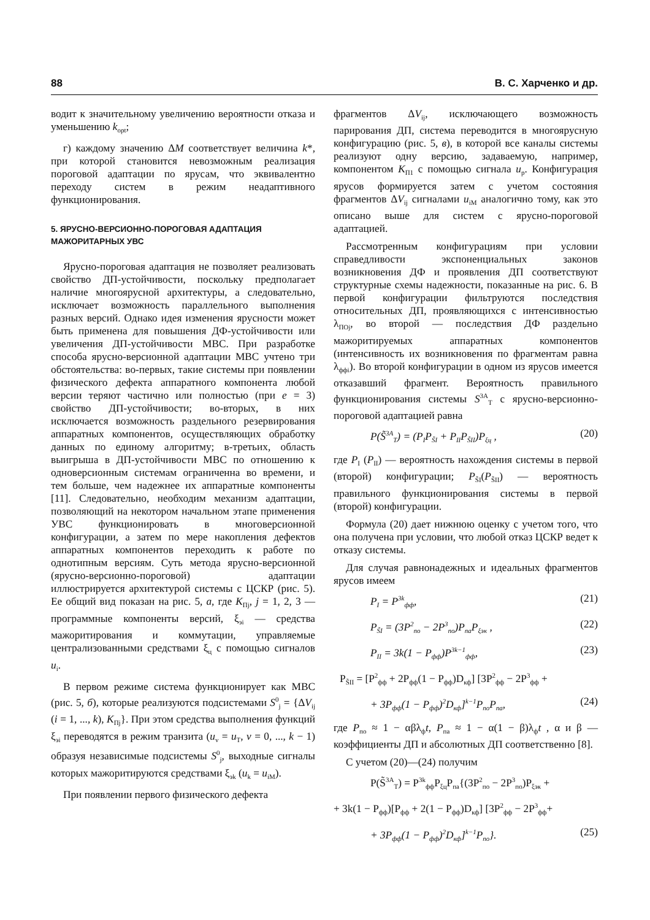88 В. С. Харченко и др.
водит к значительному увеличению вероятности отказа и уменьшению k<sub>opt</sub>;
г) каждому значению ΔM соответствует величина k*, при которой становится невозможным реализация пороговой адаптации по ярусам, что эквивалентно переходу систем в режим неадаптивного функционирования.
5. ЯРУСНО-ВЕРСИОННО-ПОРОГОВАЯ АДАПТАЦИЯ МАЖОРИТАРНЫХ УВС
Ярусно-пороговая адаптация не позволяет реализовать свойство ДП-устойчивости, поскольку предполагает наличие многоярусной архитектуры, а следовательно, исключает возможность параллельного выполнения разных версий. Однако идея изменения ярусности может быть применена для повышения ДФ-устойчивости или увеличения ДП-устойчивости МВС. При разработке способа ярусно-версионной адаптации МВС учтено три обстоятельства: во-первых, такие системы при появлении физического дефекта аппаратного компонента любой версии теряют частично или полностью (при e = 3) свойство ДП-устойчивости; во-вторых, в них исключается возможность раздельного резервирования аппаратных компонентов, осуществляющих обработку данных по единому алгоритму; в-третьих, область выигрыша в ДП-устойчивости МВС по отношению к одноверсионным системам ограниченна во времени, и тем больше, чем надежнее их аппаратные компоненты [11]. Следовательно, необходим механизм адаптации, позволяющий на некотором начальном этапе применения УВС функционировать в многоверсионной конфигурации, а затем по мере накопления дефектов аппаратных компонентов переходить к работе по однотипным версиям. Суть метода ярусно-версионной (ярусно-версионно-пороговой) адаптации иллюстрируется архитектурой системы с ЦСКР (рис. 5). Ее общий вид показан на рис. 5, а, где K<sub>Пj</sub>, j = 1, 2, 3 — программные компоненты версий, ξ<sub>эi</sub> — средства мажоритирования и коммутации, управляемые централизованными средствами ξ<sub>ц</sub> с помощью сигналов u<sub>i</sub>.
В первом режиме система функционирует как МВС (рис. 5, б), которые реализуются подсистемами S<sup>0</sup><sub>j</sub> = {ΔV<sub>ij</sub> (i = 1, ..., k), K<sub>Пj</sub>}. При этом средства выполнения функций ξ<sub>эi</sub> переводятся в режим транзита (u<sub>v</sub> = u<sub>T</sub>, v = 0, ..., k − 1) образуя независимые подсистемы S<sup>0</sup><sub>j</sub>, выходные сигналы которых мажоритируются средствами ξ<sub>эk</sub> (u<sub>k</sub> = u<sub>iM</sub>).
При появлении первого физического дефекта
фрагментов ΔV<sub>ij</sub>, исключающего возможность парирования ДП, система переводится в многоярусную конфигурацию (рис. 5, в), в которой все каналы системы реализуют одну версию, задаваемую, например, компонентом K<sub>П1</sub> с помощью сигнала u<sub>p</sub>. Конфигурация ярусов формируется затем с учетом состояния фрагментов ΔV<sub>ij</sub> сигналами u<sub>iM</sub> аналогично тому, как это описано выше для систем с ярусно-пороговой адаптацией.
Рассмотренным конфигурациям при условии справедливости экспоненциальных законов возникновения ДФ и проявления ДП соответствуют структурные схемы надежности, показанные на рис. 6. В первой конфигурации фильтруются последствия относительных ДП, проявляющихся с интенсивностью λ<sub>ПОj</sub>, во второй — последствия ДФ раздельно мажоритируемых аппаратных компонентов (интенсивность их возникновения по фрагментам равна λ<sub>ффi</sub>). Во второй конфигурации в одном из ярусов имеется отказавший фрагмент. Вероятность правильного функционирования системы S<sup>3A</sup><sub>T</sub> с ярусно-версионно-пороговой адаптацией равна
P(S̃<sup>3A</sup><sub>T</sub>) = (P<sub>I</sub>P<sub>S̃I</sub> + P<sub>II</sub>P<sub>S̃II</sub>)P<sub>ξц</sub> , (20)
где P<sub>I</sub> (P<sub>II</sub>) — вероятность нахождения системы в первой (второй) конфигурации; P<sub>S̃I</sub>(P<sub>S̃II</sub>) — вероятность правильного функционирования системы в первой (второй) конфигурации.
Формула (20) дает нижнюю оценку с учетом того, что она получена при условии, что любой отказ ЦСКР ведет к отказу системы.
Для случая равнонадежных и идеальных фрагментов ярусов имеем
P<sub>I</sub> = P<sup>3k</sup><sub>фф</sub>, (21)
P<sub>S̃I</sub> = (3P<sup>2</sup><sub>по</sub> − 2P<sup>3</sup><sub>по</sub>)P<sub>па</sub>P<sub>ξэк</sub> , (22)
P<sub>II</sub> = 3k(1 − P<sub>фф</sub>)P<sup>3k−1</sup><sub>фф</sub>, (23)
P<sub>S̃II</sub> = [P<sup>2</sup><sub>фф</sub> + 2P<sub>фф</sub>(1 − P<sub>фф</sub>)D<sub>кф</sub>] [3P<sup>2</sup><sub>фф</sub> − 2P<sup>3</sup><sub>фф</sub> +
+ 3P<sub>фф</sub>(1 − P<sub>фф</sub>)<sup>2</sup>D<sub>кф</sub>]<sup>k−1</sup>P<sub>по</sub>P<sub>па</sub>, (24)
где P<sub>по</sub> ≈ 1 − αβλ<sub>ф</sub>t, P<sub>па</sub> ≈ 1 − α(1 − β)λ<sub>ф</sub>t , α и β — коэффициенты ДП и абсолютных ДП соответственно [8].
С учетом (20)—(24) получим
P(S̃<sup>3A</sup><sub>T</sub>) = P<sup>3k</sup><sub>фф</sub>P<sub>ξц</sub>P<sub>па</sub>{(3P<sup>2</sup><sub>по</sub> − 2P<sup>3</sup><sub>по</sub>)P<sub>ξэк</sub> +
+ 3k(1 − P<sub>фф</sub>)[P<sub>фф</sub> + 2(1 − P<sub>фф</sub>)D<sub>кф</sub>] [3P<sup>2</sup><sub>фф</sub> − 2P<sup>3</sup><sub>фф</sub>+
+ 3P<sub>фф</sub>(1 − P<sub>фф</sub>)<sup>2</sup>D<sub>кф</sub>]<sup>k−1</sup>P<sub>по</sub>}. (25)